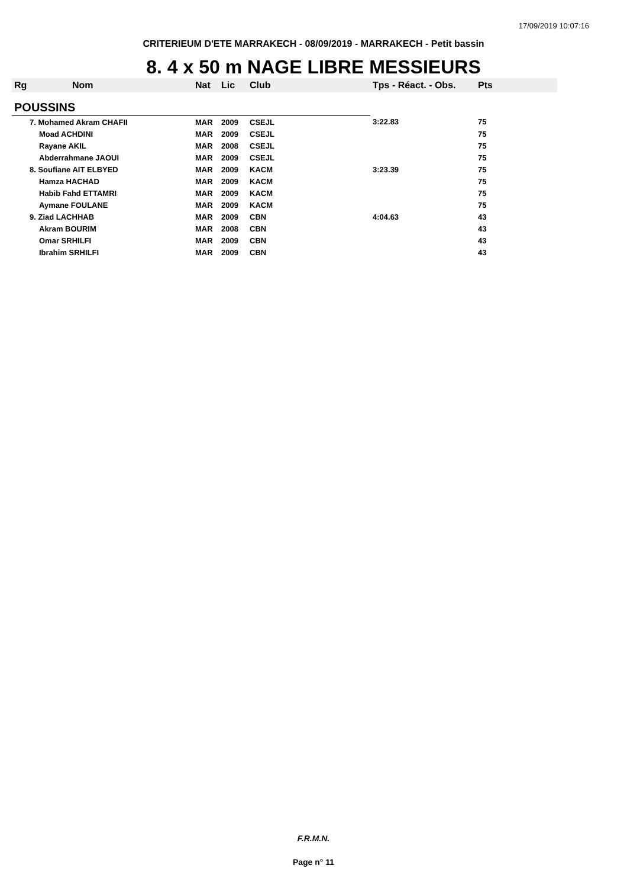17/09/2019 10:07:16
CRITERIEUM D'ETE MARRAKECH - 08/09/2019 - MARRAKECH - Petit bassin
8. 4 x 50 m NAGE LIBRE MESSIEURS
| Rg | Nom | Nat | Lic | Club | Tps - Réact. - Obs. | Pts |
| --- | --- | --- | --- | --- | --- | --- |
| POUSSINS | | | | | | |
| 7. Mohamed Akram CHAFII | | MAR | 2009 | CSEJL | 3:22.83 | 75 |
| Moad ACHDINI | | MAR | 2009 | CSEJL | | 75 |
| Rayane AKIL | | MAR | 2008 | CSEJL | | 75 |
| Abderrahmane JAOUI | | MAR | 2009 | CSEJL | | 75 |
| 8. Soufiane AIT ELBYED | | MAR | 2009 | KACM | 3:23.39 | 75 |
| Hamza HACHAD | | MAR | 2009 | KACM | | 75 |
| Habib Fahd ETTAMRI | | MAR | 2009 | KACM | | 75 |
| Aymane FOULANE | | MAR | 2009 | KACM | | 75 |
| 9. Ziad LACHHAB | | MAR | 2009 | CBN | 4:04.63 | 43 |
| Akram BOURIM | | MAR | 2008 | CBN | | 43 |
| Omar SRHILFI | | MAR | 2009 | CBN | | 43 |
| Ibrahim SRHILFI | | MAR | 2009 | CBN | | 43 |
F.R.M.N.
Page n° 11